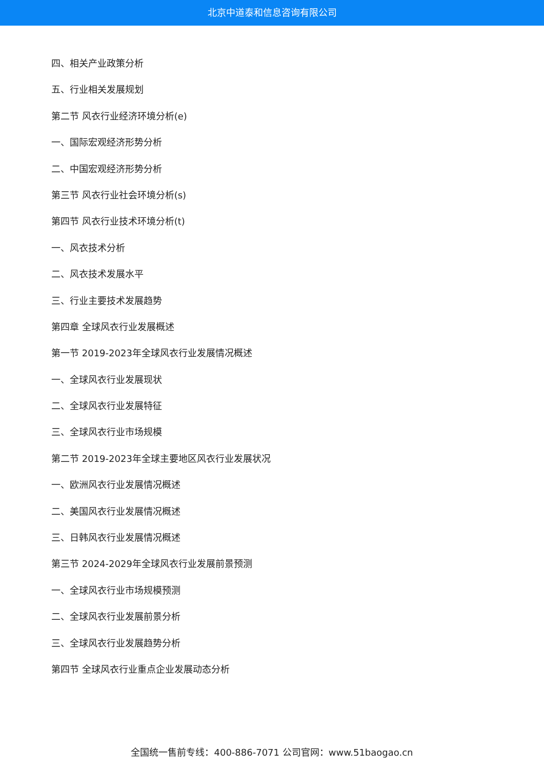北京中道泰和信息咨询有限公司
四、相关产业政策分析
五、行业相关发展规划
第二节 风衣行业经济环境分析(e)
一、国际宏观经济形势分析
二、中国宏观经济形势分析
第三节 风衣行业社会环境分析(s)
第四节 风衣行业技术环境分析(t)
一、风衣技术分析
二、风衣技术发展水平
三、行业主要技术发展趋势
第四章 全球风衣行业发展概述
第一节 2019-2023年全球风衣行业发展情况概述
一、全球风衣行业发展现状
二、全球风衣行业发展特征
三、全球风衣行业市场规模
第二节 2019-2023年全球主要地区风衣行业发展状况
一、欧洲风衣行业发展情况概述
二、美国风衣行业发展情况概述
三、日韩风衣行业发展情况概述
第三节 2024-2029年全球风衣行业发展前景预测
一、全球风衣行业市场规模预测
二、全球风衣行业发展前景分析
三、全球风衣行业发展趋势分析
第四节 全球风衣行业重点企业发展动态分析
全国统一售前专线：400-886-7071 公司官网：www.51baogao.cn